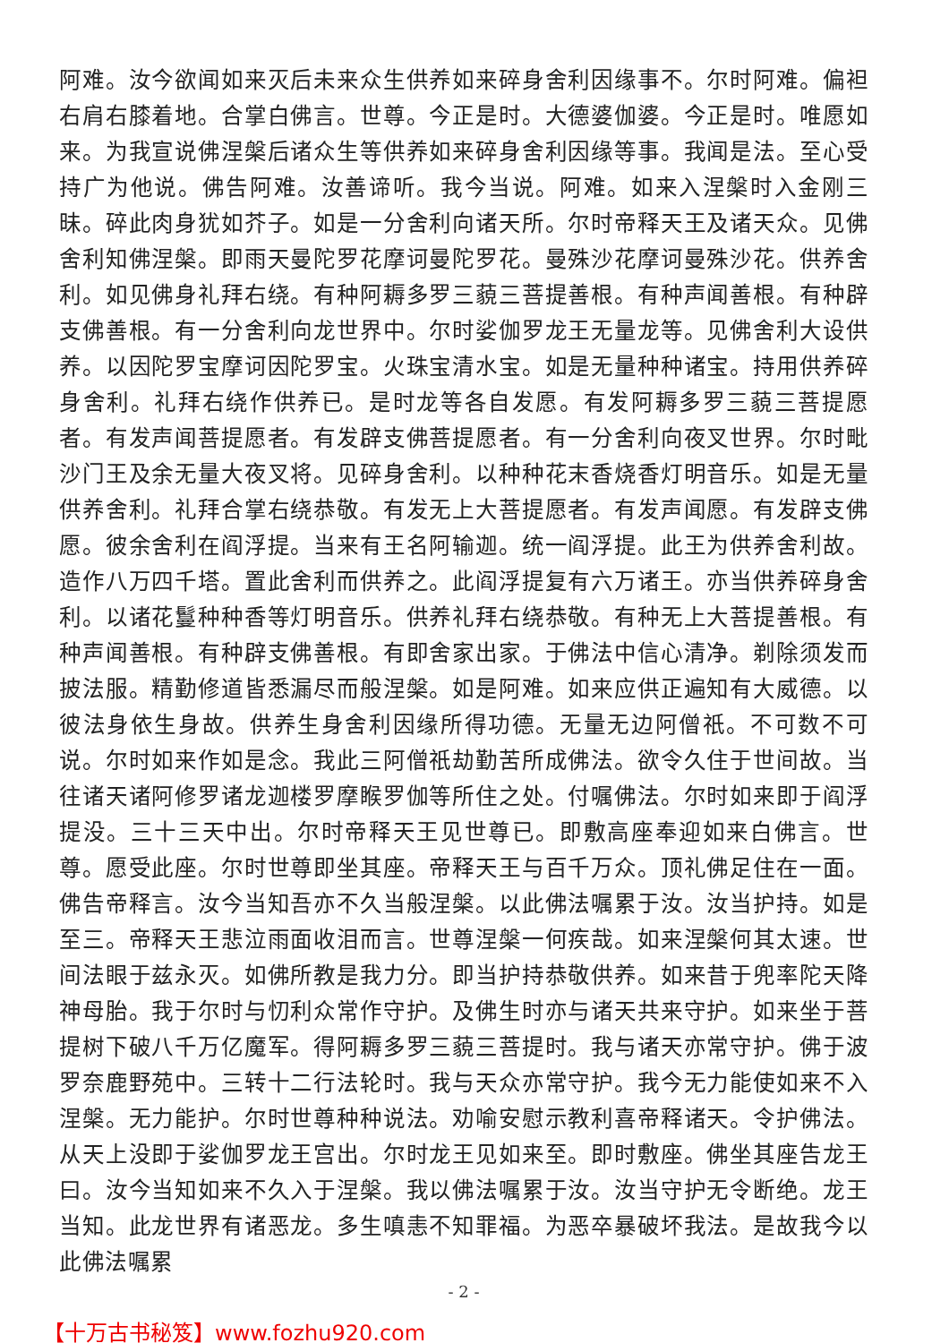阿难。汝今欲闻如来灭后未来众生供养如来碎身舍利因缘事不。尔时阿难。偏袒右肩右膝着地。合掌白佛言。世尊。今正是时。大德婆伽婆。今正是时。唯愿如来。为我宣说佛涅槃后诸众生等供养如来碎身舍利因缘等事。我闻是法。至心受持广为他说。佛告阿难。汝善谛听。我今当说。阿难。如来入涅槃时入金刚三昧。碎此肉身犹如芥子。如是一分舍利向诸天所。尔时帝释天王及诸天众。见佛舍利知佛涅槃。即雨天曼陀罗花摩诃曼陀罗花。曼殊沙花摩诃曼殊沙花。供养舍利。如见佛身礼拜右绕。有种阿耨多罗三藐三菩提善根。有种声闻善根。有种辟支佛善根。有一分舍利向龙世界中。尔时娑伽罗龙王无量龙等。见佛舍利大设供养。以因陀罗宝摩诃因陀罗宝。火珠宝清水宝。如是无量种种诸宝。持用供养碎身舍利。礼拜右绕作供养已。是时龙等各自发愿。有发阿耨多罗三藐三菩提愿者。有发声闻菩提愿者。有发辟支佛菩提愿者。有一分舍利向夜叉世界。尔时毗沙门王及余无量大夜叉将。见碎身舍利。以种种花末香烧香灯明音乐。如是无量供养舍利。礼拜合掌右绕恭敬。有发无上大菩提愿者。有发声闻愿。有发辟支佛愿。彼余舍利在阎浮提。当来有王名阿输迦。统一阎浮提。此王为供养舍利故。造作八万四千塔。置此舍利而供养之。此阎浮提复有六万诸王。亦当供养碎身舍利。以诸花鬘种种香等灯明音乐。供养礼拜右绕恭敬。有种无上大菩提善根。有种声闻善根。有种辟支佛善根。有即舍家出家。于佛法中信心清净。剃除须发而披法服。精勤修道皆悉漏尽而般涅槃。如是阿难。如来应供正遍知有大威德。以彼法身依生身故。供养生身舍利因缘所得功德。无量无边阿僧祇。不可数不可说。尔时如来作如是念。我此三阿僧祇劫勤苦所成佛法。欲令久住于世间故。当往诸天诸阿修罗诸龙迦楼罗摩睺罗伽等所住之处。付嘱佛法。尔时如来即于阎浮提没。三十三天中出。尔时帝释天王见世尊已。即敷高座奉迎如来白佛言。世尊。愿受此座。尔时世尊即坐其座。帝释天王与百千万众。顶礼佛足住在一面。佛告帝释言。汝今当知吾亦不久当般涅槃。以此佛法嘱累于汝。汝当护持。如是至三。帝释天王悲泣雨面收泪而言。世尊涅槃一何疾哉。如来涅槃何其太速。世间法眼于兹永灭。如佛所教是我力分。即当护持恭敬供养。如来昔于兜率陀天降神母胎。我于尔时与忉利众常作守护。及佛生时亦与诸天共来守护。如来坐于菩提树下破八千万亿魔军。得阿耨多罗三藐三菩提时。我与诸天亦常守护。佛于波罗奈鹿野苑中。三转十二行法轮时。我与天众亦常守护。我今无力能使如来不入涅槃。无力能护。尔时世尊种种说法。劝喻安慰示教利喜帝释诸天。令护佛法。从天上没即于娑伽罗龙王宫出。尔时龙王见如来至。即时敷座。佛坐其座告龙王曰。汝今当知如来不久入于涅槃。我以佛法嘱累于汝。汝当守护无令断绝。龙王当知。此龙世界有诸恶龙。多生嗔恚不知罪福。为恶卒暴破坏我法。是故我今以此佛法嘱累
- 2 -
【十万古书秘笈】www.fozhu920.com